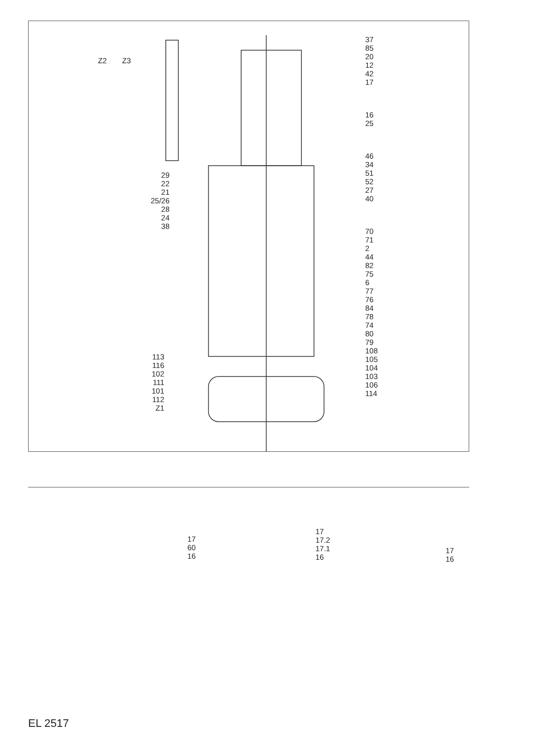Z2 Z3
37
85
20
12
42
17
16
25
46
34
51
52
27
40
70
71
2
44
82
75
6
77
76
84
78
74
80
79
108
105
104
103
106
114
29
22
21
25/26
28
24
38
113
116
102
111
101
112
Z1
17
60
16
17
17.2
17.1
16
17
16
EL 2517